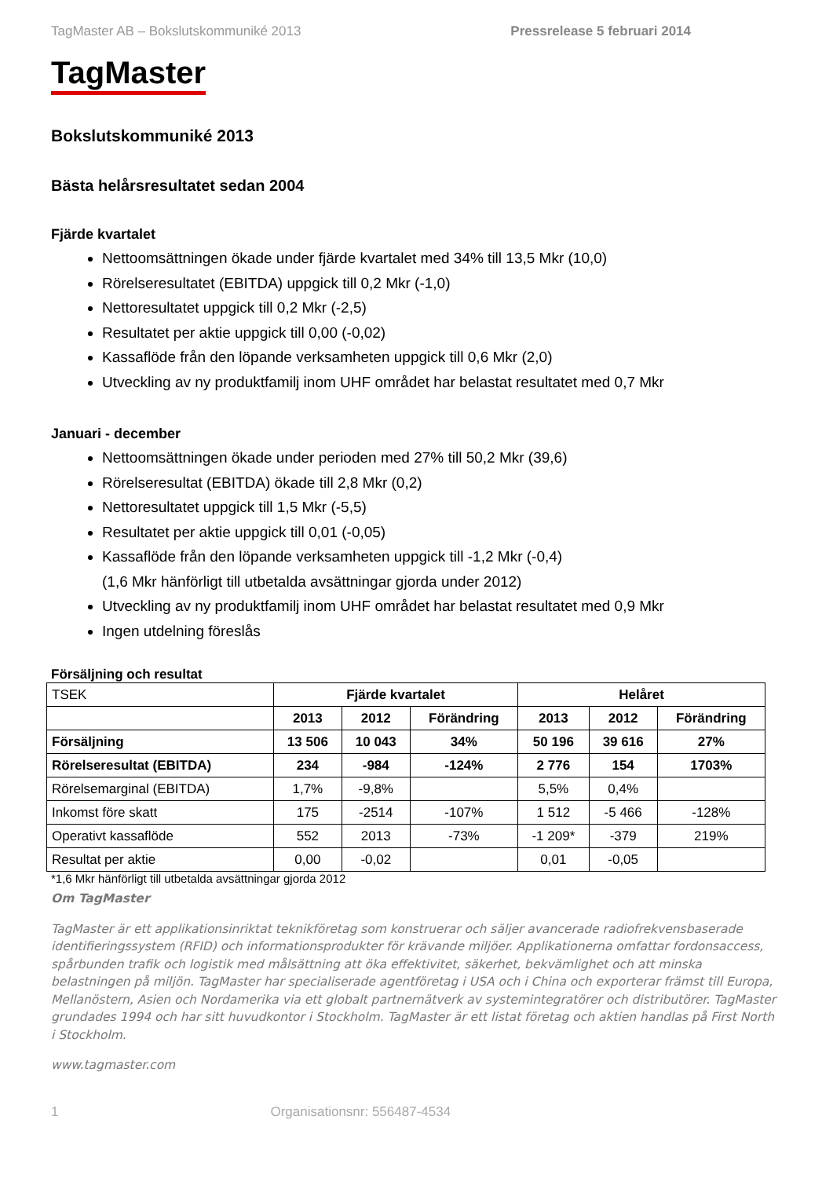TagMaster AB – Bokslutskommuniké 2013 Pressrelease 5 februari 2014
TagMaster
Bokslutskommuniké 2013
Bästa helårsresultatet sedan 2004
Fjärde kvartalet
Nettoomsättningen ökade under fjärde kvartalet med 34% till 13,5 Mkr (10,0)
Rörelseresultatet (EBITDA) uppgick till 0,2 Mkr (-1,0)
Nettoresultatet uppgick till 0,2 Mkr (-2,5)
Resultatet per aktie uppgick till 0,00 (-0,02)
Kassaflöde från den löpande verksamheten uppgick till 0,6 Mkr (2,0)
Utveckling av ny produktfamilj inom UHF området har belastat resultatet med 0,7 Mkr
Januari - december
Nettoomsättningen ökade under perioden med 27% till 50,2 Mkr (39,6)
Rörelseresultat (EBITDA) ökade till 2,8 Mkr (0,2)
Nettoresultatet uppgick till 1,5 Mkr (-5,5)
Resultatet per aktie uppgick till 0,01 (-0,05)
Kassaflöde från den löpande verksamheten uppgick till -1,2 Mkr (-0,4)
(1,6 Mkr hänförligt till utbetalda avsättningar gjorda under 2012)
Utveckling av ny produktfamilj inom UHF området har belastat resultatet med 0,9 Mkr
Ingen utdelning föreslås
Försäljning och resultat
| TSEK | Fjärde kvartalet | | | Helåret | | |
| | 2013 | 2012 | Förändring | 2013 | 2012 | Förändring |
| Försäljning | 13 506 | 10 043 | 34% | 50 196 | 39 616 | 27% |
| Rörelseresultat (EBITDA) | 234 | -984 | -124% | 2 776 | 154 | 1703% |
| Rörelsemarginal (EBITDA) | 1,7% | -9,8% | | 5,5% | 0,4% | |
| Inkomst före skatt | 175 | -2514 | -107% | 1 512 | -5 466 | -128% |
| Operativt kassaflöde | 552 | 2013 | -73% | -1 209* | -379 | 219% |
| Resultat per aktie | 0,00 | -0,02 | | 0,01 | -0,05 | |
*1,6 Mkr hänförligt till utbetalda avsättningar gjorda 2012
Om TagMaster
TagMaster är ett applikationsinriktat teknikföretag som konstruerar och säljer avancerade radiofrekvensbaserade identifieringssystem (RFID) och informationsprodukter för krävande miljöer. Applikationerna omfattar fordonsaccess, spårbunden trafik och logistik med målsättning att öka effektivitet, säkerhet, bekvämlighet och att minska belastningen på miljön. TagMaster har specialiserade agentföretag i USA och i China och exporterar främst till Europa, Mellanöstern, Asien och Nordamerika via ett globalt partnernätverk av systemintegratörer och distributörer. TagMaster grundades 1994 och har sitt huvudkontor i Stockholm. TagMaster är ett listat företag och aktien handlas på First North i Stockholm.
www.tagmaster.com
1 Organisationsnr: 556487-4534